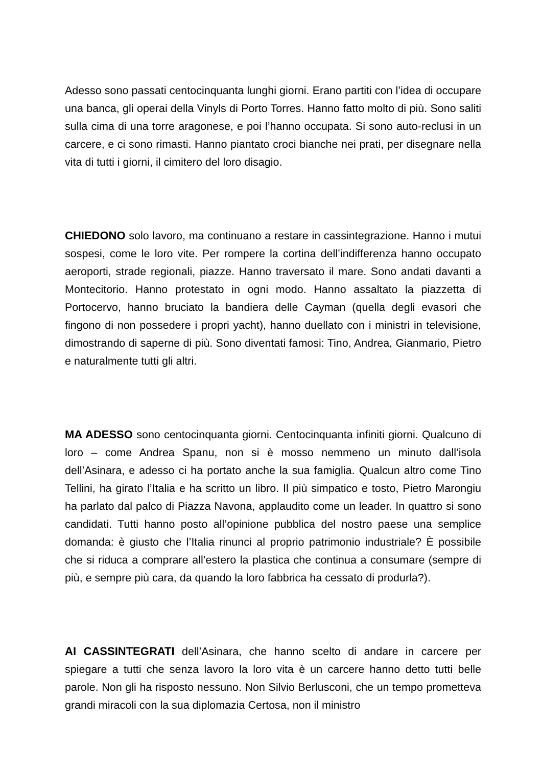Adesso sono passati centocinquanta lunghi giorni. Erano partiti con l’idea di occupare una banca, gli operai della Vinyls di Porto Torres. Hanno fatto molto di più. Sono saliti sulla cima di una torre aragonese, e poi l’hanno occupata. Si sono auto-reclusi in un carcere, e ci sono rimasti. Hanno piantato croci bianche nei prati, per disegnare nella vita di tutti i giorni, il cimitero del loro disagio.
CHIEDONO solo lavoro, ma continuano a restare in cassintegrazione. Hanno i mutui sospesi, come le loro vite. Per rompere la cortina dell’indifferenza hanno occupato aeroporti, strade regionali, piazze. Hanno traversato il mare. Sono andati davanti a Montecitorio. Hanno protestato in ogni modo. Hanno assaltato la piazzetta di Portocervo, hanno bruciato la bandiera delle Cayman (quella degli evasori che fingono di non possedere i propri yacht), hanno duellato con i ministri in televisione, dimostrando di saperne di più. Sono diventati famosi: Tino, Andrea, Gianmario, Pietro e naturalmente tutti gli altri.
MA ADESSO sono centocinquanta giorni. Centocinquanta infiniti giorni. Qualcuno di loro – come Andrea Spanu, non si è mosso nemmeno un minuto dall’isola dell’Asinara, e adesso ci ha portato anche la sua famiglia. Qualcun altro come Tino Tellini, ha girato l’Italia e ha scritto un libro. Il più simpatico e tosto, Pietro Marongiu ha parlato dal palco di Piazza Navona, applaudito come un leader. In quattro si sono candidati. Tutti hanno posto all’opinione pubblica del nostro paese una semplice domanda: è giusto che l’Italia rinunci al proprio patrimonio industriale? È possibile che si riduca a comprare all’estero la plastica che continua a consumare (sempre di più, e sempre più cara, da quando la loro fabbrica ha cessato di produrla?).
AI CASSINTEGRATI dell’Asinara, che hanno scelto di andare in carcere per spiegare a tutti che senza lavoro la loro vita è un carcere hanno detto tutti belle parole. Non gli ha risposto nessuno. Non Silvio Berlusconi, che un tempo prometteva grandi miracoli con la sua diplomazia Certosa, non il ministro